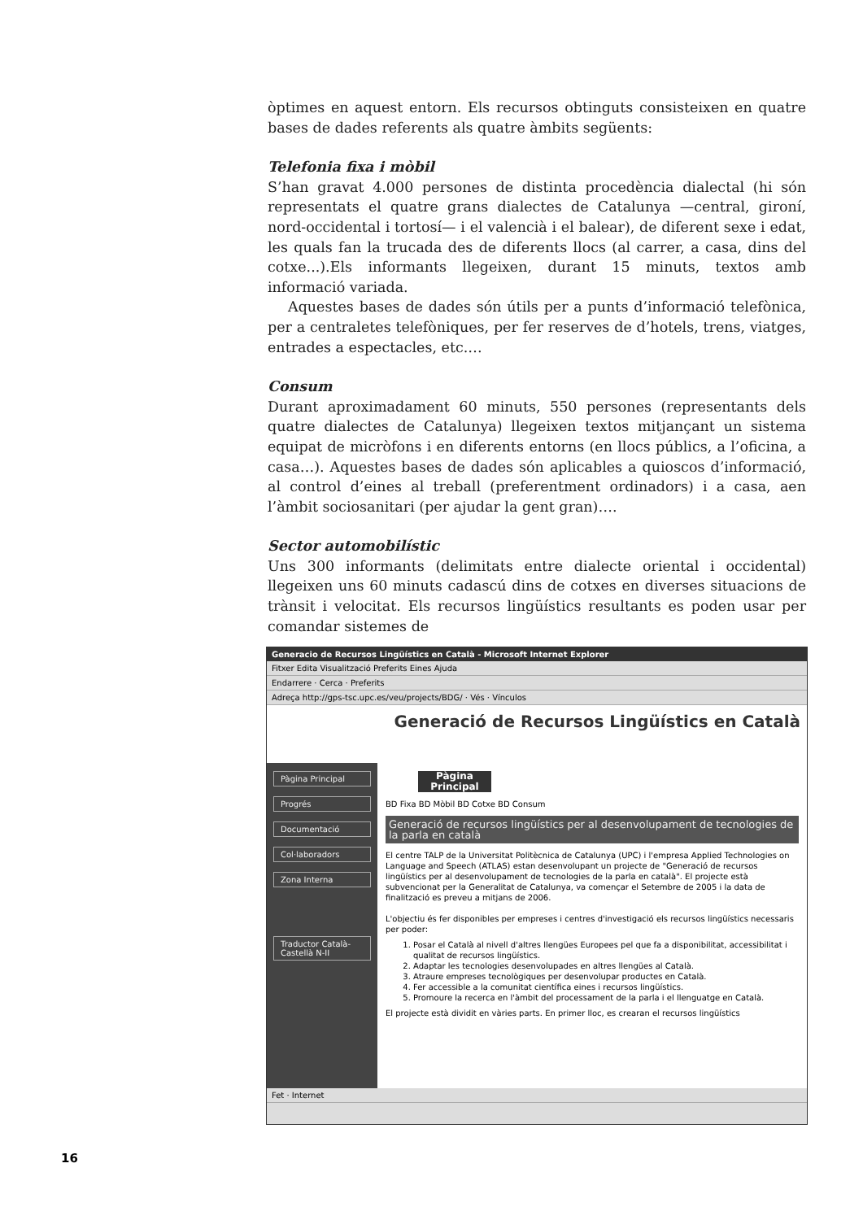òptimes en aquest entorn. Els recursos obtinguts consisteixen en quatre bases de dades referents als quatre àmbits següents:
Telefonia fixa i mòbil
S’han gravat 4.000 persones de distinta procedència dialectal (hi són representats el quatre grans dialectes de Catalunya —central, gironí, nord-occidental i tortosí— i el valencià i el balear), de diferent sexe i edat, les quals fan la trucada des de diferents llocs (al carrer, a casa, dins del cotxe...).Els informants llegeixen, durant 15 minuts, textos amb informació variada.
Aquestes bases de dades són útils per a punts d’informació telefònica, per a centraletes telefòniques, per fer reserves de d’hotels, trens, viatges, entrades a espectacles, etc.…
Consum
Durant aproximadament 60 minuts, 550 persones (representants dels quatre dialectes de Catalunya) llegeixen textos mitjançant un sistema equipat de micròfons i en diferents entorns (en llocs públics, a l’oficina, a casa…). Aquestes bases de dades són aplicables a quioscos d’informació, al control d’eines al treball (preferentment ordinadors) i a casa, aen l’àmbit sociosanitari (per ajudar la gent gran)….
Sector automobilístic
Uns 300 informants (delimitats entre dialecte oriental i occidental) llegeixen uns 60 minuts cadascú dins de cotxes en diverses situacions de trànsit i velocitat. Els recursos lingüístics resultants es poden usar per comandar sistemes de
Generacio de Recursos Lingüístics en Català - Microsoft Internet Explorer
Fitxer Edita Visualització Preferits Eines Ajuda
Endarrere · Cerca · Preferits
Adreça http://gps-tsc.upc.es/veu/projects/BDG/ · Vés · Vínculos
Generació de Recursos Lingüístics en Català
Pàgina Principal
Progrés
Documentació
Col·laboradors
Zona Interna
Traductor Català-Castellà N-II
Pàgina Principal
BD Fixa BD Mòbil BD Cotxe BD Consum
Generació de recursos lingüístics per al desenvolupament de tecnologies de la parla en català
El centre TALP de la Universitat Politècnica de Catalunya (UPC) i l'empresa Applied Technologies on Language and Speech (ATLAS) estan desenvolupant un projecte de "Generació de recursos lingüístics per al desenvolupament de tecnologies de la parla en català". El projecte està subvencionat per la Generalitat de Catalunya, va començar el Setembre de 2005 i la data de finalització es preveu a mitjans de 2006.
L'objectiu és fer disponibles per empreses i centres d'investigació els recursos lingüístics necessaris per poder:
1. Posar el Català al nivell d'altres llengües Europees pel que fa a disponibilitat, accessibilitat i qualitat de recursos lingüístics.
2. Adaptar les tecnologies desenvolupades en altres llengües al Català.
3. Atraure empreses tecnològiques per desenvolupar productes en Català.
4. Fer accessible a la comunitat científica eines i recursos lingüístics.
5. Promoure la recerca en l'àmbit del processament de la parla i el llenguatge en Català.
El projecte està dividit en vàries parts. En primer lloc, es crearan el recursos lingüístics
Fet · Internet
16